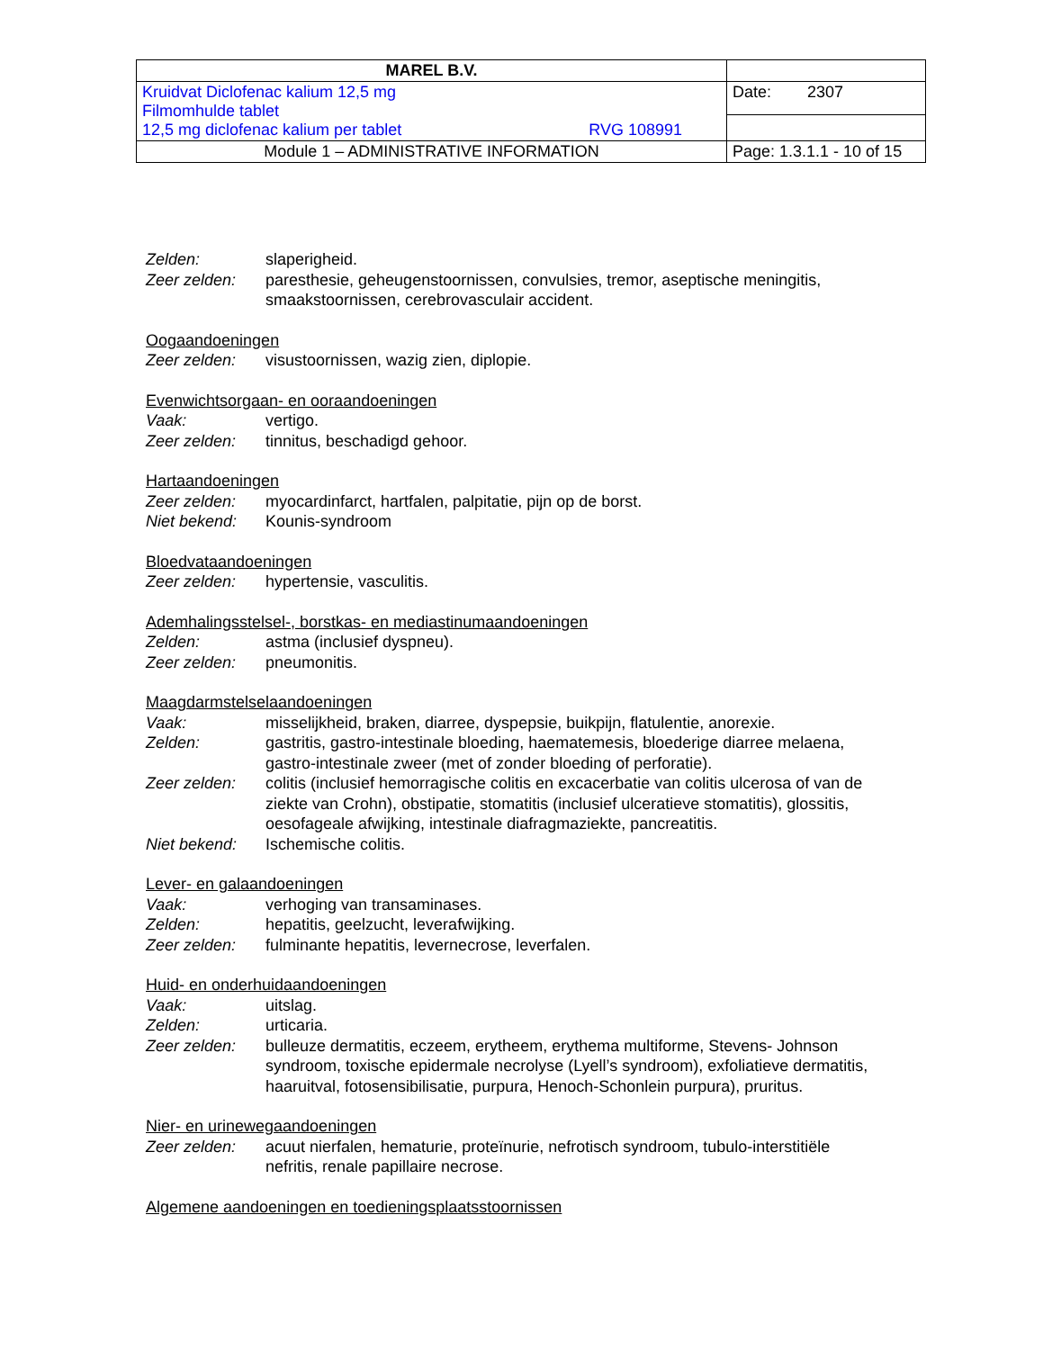| MAREL B.V. | |
| Kruidvat Diclofenac kalium 12,5 mg Filmomhulde tablet 12,5 mg diclofenac kalium per tablet RVG 108991 | Date: 2307 |
| Module 1 – ADMINISTRATIVE INFORMATION | Page: 1.3.1.1 - 10 of 15 |
Zelden: slaperigheid.
Zeer zelden: paresthesie, geheugenstoornissen, convulsies, tremor, aseptische meningitis, smaakstoornissen, cerebrovasculair accident.
Oogaandoeningen
Zeer zelden: visustoornissen, wazig zien, diplopie.
Evenwichtsorgaan- en ooraandoeningen
Vaak: vertigo.
Zeer zelden: tinnitus, beschadigd gehoor.
Hartaandoeningen
Zeer zelden: myocardinfarct, hartfalen, palpitatie, pijn op de borst.
Niet bekend: Kounis-syndroom
Bloedvataandoeningen
Zeer zelden: hypertensie, vasculitis.
Ademhalingsstelsel-, borstkas- en mediastinumaandoeningen
Zelden: astma (inclusief dyspneu).
Zeer zelden: pneumonitis.
Maagdarmstelselaandoeningen
Vaak: misselijkheid, braken, diarree, dyspepsie, buikpijn, flatulentie, anorexie.
Zelden: gastritis, gastro-intestinale bloeding, haematemesis, bloederige diarree melaena, gastro-intestinale zweer (met of zonder bloeding of perforatie).
Zeer zelden: colitis (inclusief hemorragische colitis en excacerbatie van colitis ulcerosa of van de ziekte van Crohn), obstipatie, stomatitis (inclusief ulceratieve stomatitis), glossitis, oesofageale afwijking, intestinale diafragmaziekte, pancreatitis.
Niet bekend: Ischemische colitis.
Lever- en galaandoeningen
Vaak: verhoging van transaminases.
Zelden: hepatitis, geelzucht, leverafwijking.
Zeer zelden: fulminante hepatitis, levernecrose, leverfalen.
Huid- en onderhuidaandoeningen
Vaak: uitslag.
Zelden: urticaria.
Zeer zelden: bulleuze dermatitis, eczeem, erytheem, erythema multiforme, Stevens- Johnson syndroom, toxische epidermale necrolyse (Lyell’s syndroom), exfoliatieve dermatitis, haaruitval, fotosensibilisatie, purpura, Henoch-Schonlein purpura), pruritus.
Nier- en urinewegaandoeningen
Zeer zelden: acuut nierfalen, hematurie, proteïnurie, nefrotisch syndroom, tubulo-interstitiële nefritis, renale papillaire necrose.
Algemene aandoeningen en toedieningsplaatsstoornissen